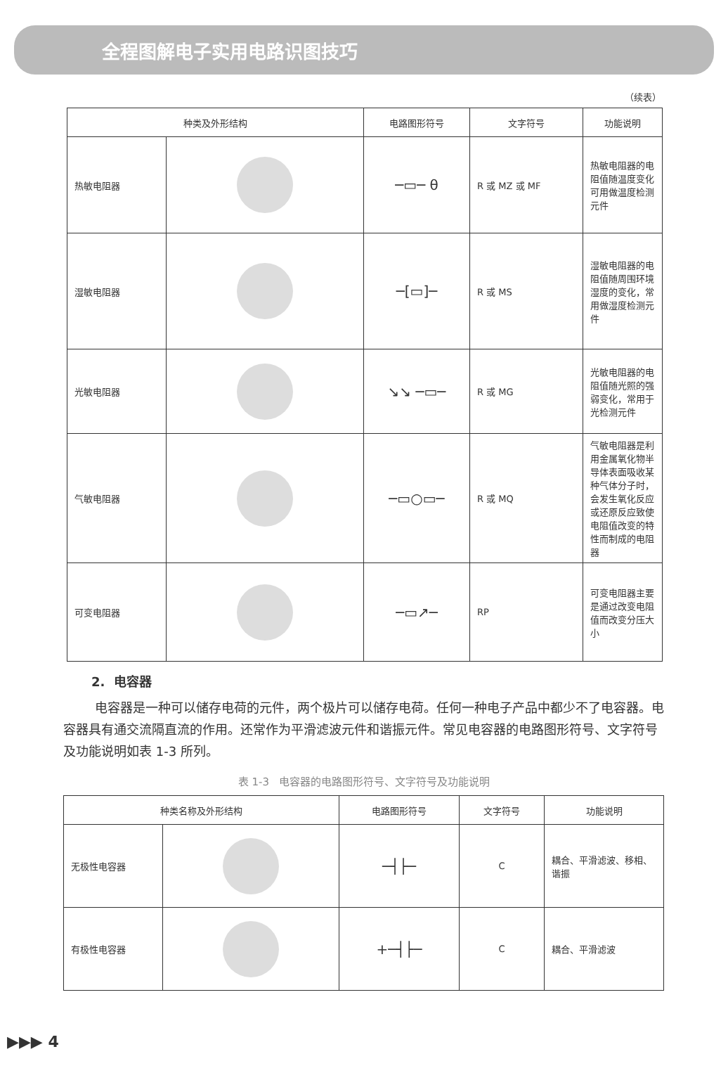全程图解电子实用电路识图技巧
（续表）
| 种类及外形结构 | | 电路图形符号 | 文字符号 | 功能说明 |
| --- | --- | --- | --- | --- |
| 热敏电阻器 | | ─▭─ θ | R 或 MZ 或 MF | 热敏电阻器的电阻值随温度变化可用做温度检测元件 |
| 湿敏电阻器 | | ─[▭]─ | R 或 MS | 湿敏电阻器的电阻值随周围环境湿度的变化，常用做湿度检测元件 |
| 光敏电阻器 | | ↘↘ ─▭─ | R 或 MG | 光敏电阻器的电阻值随光照的强弱变化，常用于光检测元件 |
| 气敏电阻器 | | ─▭○▭─ | R 或 MQ | 气敏电阻器是利用金属氧化物半导体表面吸收某种气体分子时，会发生氧化反应或还原反应致使电阻值改变的特性而制成的电阻器 |
| 可变电阻器 | | ─▭↗─ | RP | 可变电阻器主要是通过改变电阻值而改变分压大小 |
2. 电容器
电容器是一种可以储存电荷的元件，两个极片可以储存电荷。任何一种电子产品中都少不了电容器。电容器具有通交流隔直流的作用。还常作为平滑滤波元件和谐振元件。常见电容器的电路图形符号、文字符号及功能说明如表 1-3 所列。
表 1-3 电容器的电路图形符号、文字符号及功能说明
| 种类名称及外形结构 | | 电路图形符号 | 文字符号 | 功能说明 |
| --- | --- | --- | --- | --- |
| 无极性电容器 | | ─┤├─ | C | 耦合、平滑滤波、移相、谐振 |
| 有极性电容器 | | +─┤├─ | C | 耦合、平滑滤波 |
▶▶▶ 4